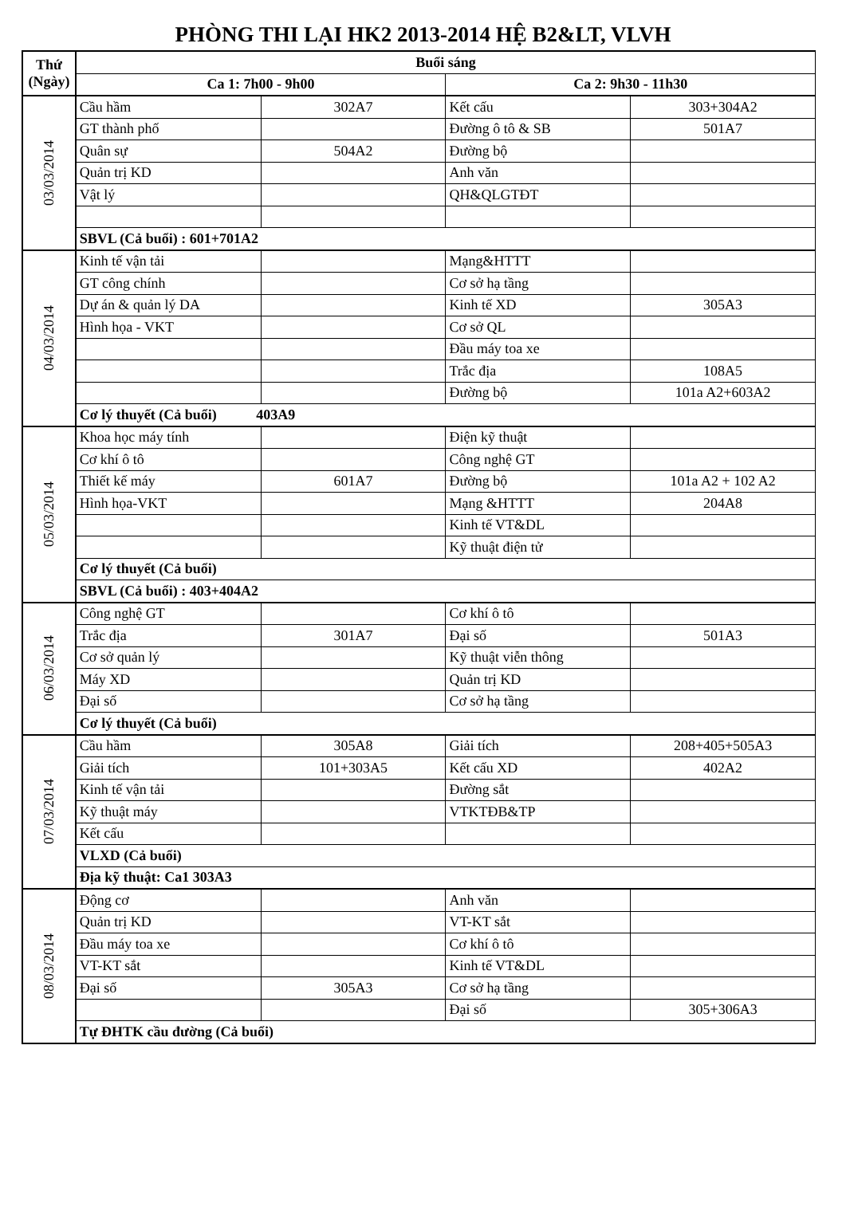PHÒNG THI LẠI HK2 2013-2014 HỆ B2&LT, VLVH
| Thứ (Ngày) | Buổi sáng | | | |
| --- | --- | --- | --- | --- |
| | Ca 1: 7h00 - 9h00 | | Ca 2: 9h30 - 11h30 | |
| 03/03/2014 | Cầu hầm | 302A7 | Kết cấu | 303+304A2 |
| | GT thành phố | | Đường ô tô & SB | 501A7 |
| | Quân sự | 504A2 | Đường bộ | |
| | Quản trị KD | | Anh văn | |
| | Vật lý | | QH&QLGTĐT | |
| | SBVL (Cả buổi) : 601+701A2 | | | |
| 04/03/2014 | Kinh tế vận tải | | Mạng&HTTT | |
| | GT công chính | | Cơ sở hạ tầng | |
| | Dự án & quản lý DA | | Kinh tế XD | 305A3 |
| | Hình họa - VKT | | Cơ sở QL | |
| | | | Đầu máy toa xe | |
| | | | Trắc địa | 108A5 |
| | | | Đường bộ | 101a A2+603A2 |
| | Cơ lý thuyết (Cả buổi) 403A9 | | | |
| 05/03/2014 | Khoa học máy tính | | Điện kỹ thuật | |
| | Cơ khí ô tô | | Công nghệ GT | |
| | Thiết kế máy | 601A7 | Đường bộ | 101a A2 + 102 A2 |
| | Hình họa-VKT | | Mạng &HTTT | 204A8 |
| | | | Kinh tế VT&DL | |
| | | | Kỹ thuật điện tử | |
| | Cơ lý thuyết (Cả buổi) | | | |
| | SBVL (Cả buổi) : 403+404A2 | | | |
| 06/03/2014 | Công nghệ GT | | Cơ khí ô tô | |
| | Trắc địa | 301A7 | Đại số | 501A3 |
| | Cơ sở quản lý | | Kỹ thuật viễn thông | |
| | Máy XD | | Quản trị KD | |
| | Đại số | | Cơ sở hạ tầng | |
| | Cơ lý thuyết (Cả buổi) | | | |
| 07/03/2014 | Cầu hầm | 305A8 | Giải tích | 208+405+505A3 |
| | Giải tích | 101+303A5 | Kết cấu XD | 402A2 |
| | Kinh tế vận tải | | Đường sắt | |
| | Kỹ thuật máy | | VTKTĐB&TP | |
| | Kết cấu | | | |
| | VLXD (Cả buổi) | | | |
| | Địa kỹ thuật: Ca1 303A3 | | | |
| 08/03/2014 | Động cơ | | Anh văn | |
| | Quản trị KD | | VT-KT sắt | |
| | Đầu máy toa xe | | Cơ khí ô tô | |
| | VT-KT sắt | | Kinh tế VT&DL | |
| | Đại số | 305A3 | Cơ sở hạ tầng | |
| | | | Đại số | 305+306A3 |
| | Tự ĐHTK cầu đường (Cả buổi) | | | |